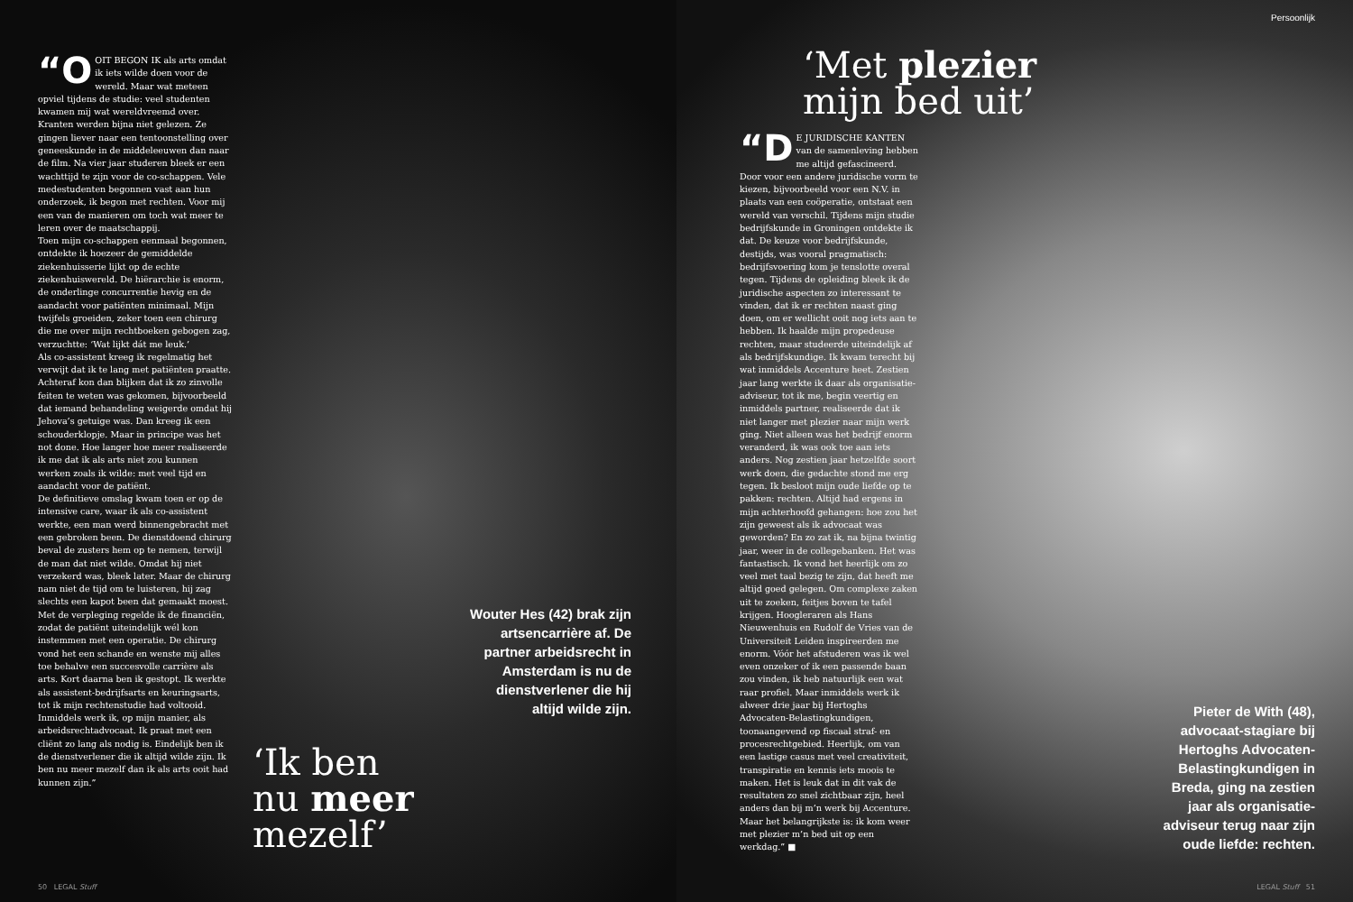“O
OIT BEGON IK als arts omdat ik iets wilde doen voor de wereld. Maar wat meteen opviel tijdens de studie: veel studenten kwamen mij wat wereldvreemd over. Kranten werden bijna niet gelezen. Ze gingen liever naar een tentoonstelling over geneeskunde in de middeleeuwen dan naar de film. Na vier jaar studeren bleek er een wachttijd te zijn voor de co-schappen. Vele medestudenten begonnen vast aan hun onderzoek, ik begon met rechten. Voor mij een van de manieren om toch wat meer te leren over de maatschappij.
Toen mijn co-schappen eenmaal begonnen, ontdekte ik hoezeer de gemiddelde ziekenhuisserie lijkt op de echte ziekenhuiswereld. De hiërarchie is enorm, de onderlinge concurrentie hevig en de aandacht voor patiënten minimaal. Mijn twijfels groeiden, zeker toen een chirurg die me over mijn rechtboeken gebogen zag, verzuchtte: ‘Wat lijkt dát me leuk.’
Als co-assistent kreeg ik regelmatig het verwijt dat ik te lang met patiënten praatte. Achteraf kon dan blijken dat ik zo zinvolle feiten te weten was gekomen, bijvoorbeeld dat iemand behandeling weigerde omdat hij Jehova’s getuige was. Dan kreeg ik een schouderklopje. Maar in principe was het not done. Hoe langer hoe meer realiseerde ik me dat ik als arts niet zou kunnen werken zoals ik wilde: met veel tijd en aandacht voor de patiënt.
De definitieve omslag kwam toen er op de intensive care, waar ik als co-assistent werkte, een man werd binnengebracht met een gebroken been. De dienstdoend chirurg beval de zusters hem op te nemen, terwijl de man dat niet wilde. Omdat hij niet verzekerd was, bleek later. Maar de chirurg nam niet de tijd om te luisteren, hij zag slechts een kapot been dat gemaakt moest. Met de verpleging regelde ik de financiën, zodat de patiënt uiteindelijk wél kon instemmen met een operatie. De chirurg vond het een schande en wenste mij alles toe behalve een succesvolle carrière als arts. Kort daarna ben ik gestopt. Ik werkte als assistent-bedrijfsarts en keuringsarts, tot ik mijn rechtenstudie had voltooid. Inmiddels werk ik, op mijn manier, als arbeidsrechtadvocaat. Ik praat met een cliënt zo lang als nodig is. Eindelijk ben ik de dienstverlener die ik altijd wilde zijn. Ik ben nu meer mezelf dan ik als arts ooit had kunnen zijn.”
Wouter Hes (42) brak zijn artsencarrière af. De partner arbeidsrecht in Amsterdam is nu de dienstverlener die hij altijd wilde zijn.
‘Ik ben
nu meer
mezelf’
50 LEGAL Stuff
Persoonlijk
‘Met plezier
mijn bed uit’
“D
E JURIDISCHE KANTEN van de samenleving hebben me altijd gefascineerd. Door voor een andere juridische vorm te kiezen, bijvoorbeeld voor een N.V. in plaats van een coöperatie, ontstaat een wereld van verschil. Tijdens mijn studie bedrijfskunde in Groningen ontdekte ik dat. De keuze voor bedrijfskunde, destijds, was vooral pragmatisch: bedrijfsvoering kom je tenslotte overal tegen. Tijdens de opleiding bleek ik de juridische aspecten zo interessant te vinden, dat ik er rechten naast ging doen, om er wellicht ooit nog iets aan te hebben. Ik haalde mijn propedeuse rechten, maar studeerde uiteindelijk af als bedrijfskundige. Ik kwam terecht bij wat inmiddels Accenture heet. Zestien jaar lang werkte ik daar als organisatie-adviseur, tot ik me, begin veertig en inmiddels partner, realiseerde dat ik niet langer met plezier naar mijn werk ging. Niet alleen was het bedrijf enorm veranderd, ik was ook toe aan iets anders. Nog zestien jaar hetzelfde soort werk doen, die gedachte stond me erg tegen. Ik besloot mijn oude liefde op te pakken: rechten. Altijd had ergens in mijn achterhoofd gehangen: hoe zou het zijn geweest als ik advocaat was geworden? En zo zat ik, na bijna twintig jaar, weer in de collegebanken. Het was fantastisch. Ik vond het heerlijk om zo veel met taal bezig te zijn, dat heeft me altijd goed gelegen. Om complexe zaken uit te zoeken, feitjes boven te tafel krijgen. Hoogleraren als Hans Nieuwenhuis en Rudolf de Vries van de Universiteit Leiden inspireerden me enorm. Vóór het afstuderen was ik wel even onzeker of ik een passende baan zou vinden, ik heb natuurlijk een wat raar profiel. Maar inmiddels werk ik alweer drie jaar bij Hertoghs Advocaten-Belastingkundigen, toonaangevend op fiscaal straf- en procesrechtgebied. Heerlijk, om van een lastige casus met veel creativiteit, transpiratie en kennis iets moois te maken. Het is leuk dat in dit vak de resultaten zo snel zichtbaar zijn, heel anders dan bij m’n werk bij Accenture. Maar het belangrijkste is: ik kom weer met plezier m’n bed uit op een werkdag.” ■
Pieter de With (48), advocaat-stagiare bij Hertoghs Advocaten-Belastingkundigen in Breda, ging na zestien jaar als organisatie-adviseur terug naar zijn oude liefde: rechten.
LEGAL Stuff 51